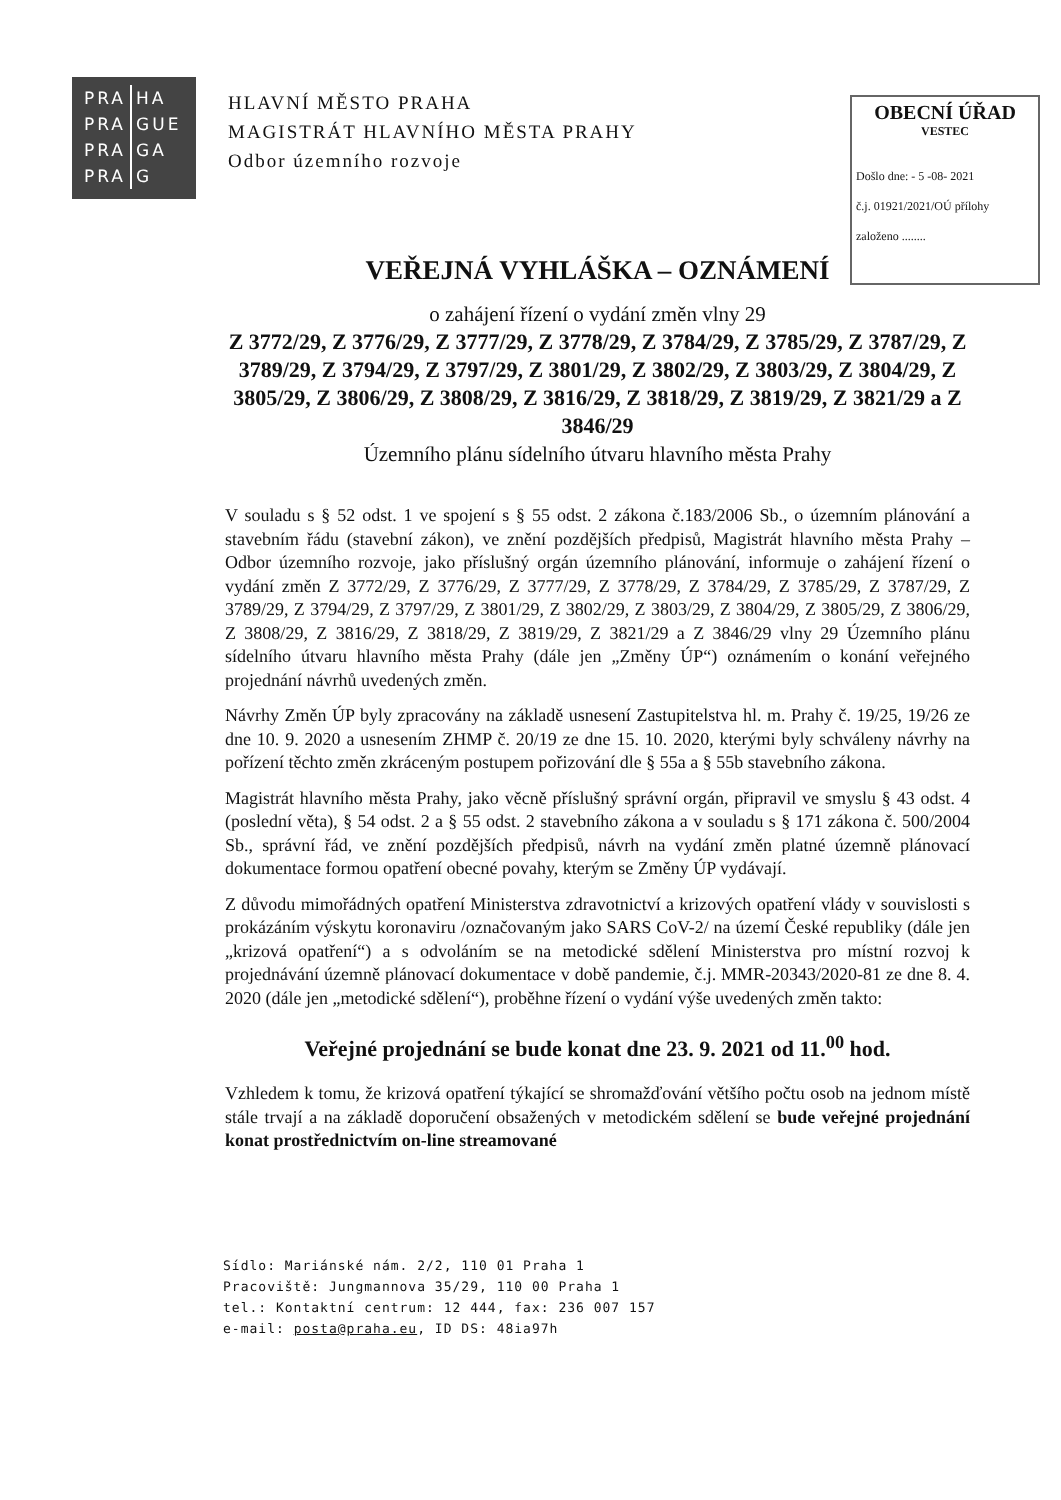| PRA | HA |
| PRA | GUE |
| PRA | GA |
| PRA | G |
HLAVNÍ MĚSTO PRAHA
MAGISTRÁT HLAVNÍHO MĚSTA PRAHY
Odbor územního rozvoje
OBECNÍ ÚŘAD
VESTEC
Došlo dne: - 5 -08- 2021
č.j. 01921/2021/OÚ přílohy
založeno ........
VEŘEJNÁ VYHLÁŠKA – OZNÁMENÍ
o zahájení řízení o vydání změn vlny 29
Z 3772/29, Z 3776/29, Z 3777/29, Z 3778/29, Z 3784/29, Z 3785/29, Z 3787/29, Z 3789/29, Z 3794/29, Z 3797/29, Z 3801/29, Z 3802/29, Z 3803/29, Z 3804/29, Z 3805/29, Z 3806/29, Z 3808/29, Z 3816/29, Z 3818/29, Z 3819/29, Z 3821/29 a Z 3846/29
Územního plánu sídelního útvaru hlavního města Prahy
V souladu s § 52 odst. 1 ve spojení s § 55 odst. 2 zákona č.183/2006 Sb., o územním plánování a stavebním řádu (stavební zákon), ve znění pozdějších předpisů, Magistrát hlavního města Prahy – Odbor územního rozvoje, jako příslušný orgán územního plánování, informuje o zahájení řízení o vydání změn Z 3772/29, Z 3776/29, Z 3777/29, Z 3778/29, Z 3784/29, Z 3785/29, Z 3787/29, Z 3789/29, Z 3794/29, Z 3797/29, Z 3801/29, Z 3802/29, Z 3803/29, Z 3804/29, Z 3805/29, Z 3806/29, Z 3808/29, Z 3816/29, Z 3818/29, Z 3819/29, Z 3821/29 a Z 3846/29 vlny 29 Územního plánu sídelního útvaru hlavního města Prahy (dále jen „Změny ÚP“) oznámením o konání veřejného projednání návrhů uvedených změn.
Návrhy Změn ÚP byly zpracovány na základě usnesení Zastupitelstva hl. m. Prahy č. 19/25, 19/26 ze dne 10. 9. 2020 a usnesením ZHMP č. 20/19 ze dne 15. 10. 2020, kterými byly schváleny návrhy na pořízení těchto změn zkráceným postupem pořizování dle § 55a a § 55b stavebního zákona.
Magistrát hlavního města Prahy, jako věcně příslušný správní orgán, připravil ve smyslu § 43 odst. 4 (poslední věta), § 54 odst. 2 a § 55 odst. 2 stavebního zákona a v souladu s § 171 zákona č. 500/2004 Sb., správní řád, ve znění pozdějších předpisů, návrh na vydání změn platné územně plánovací dokumentace formou opatření obecné povahy, kterým se Změny ÚP vydávají.
Z důvodu mimořádných opatření Ministerstva zdravotnictví a krizových opatření vlády v souvislosti s prokázáním výskytu koronaviru /označovaným jako SARS CoV-2/ na území České republiky (dále jen „krizová opatření“) a s odvoláním se na metodické sdělení Ministerstva pro místní rozvoj k projednávání územně plánovací dokumentace v době pandemie, č.j. MMR-20343/2020-81 ze dne 8. 4. 2020 (dále jen „metodické sdělení“), proběhne řízení o vydání výše uvedených změn takto:
Veřejné projednání se bude konat dne 23. 9. 2021 od 11.<sup>00</sup> hod.
Vzhledem k tomu, že krizová opatření týkající se shromažďování většího počtu osob na jednom místě stále trvají a na základě doporučení obsažených v metodickém sdělení se bude veřejné projednání konat prostřednictvím on-line streamované
Sídlo: Mariánské nám. 2/2, 110 01 Praha 1
Pracoviště: Jungmannova 35/29, 110 00 Praha 1
tel.: Kontaktní centrum: 12 444, fax: 236 007 157
e-mail: posta@praha.eu, ID DS: 48ia97h